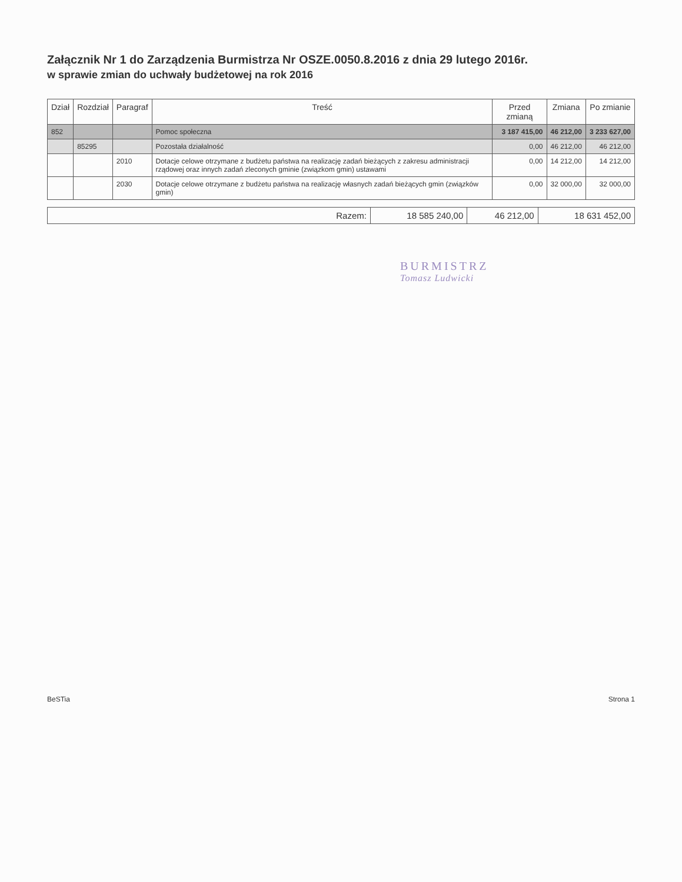Załącznik Nr 1 do Zarządzenia Burmistrza Nr OSZE.0050.8.2016 z dnia 29 lutego 2016r.
w sprawie zmian do uchwały budżetowej na rok 2016
| Dział | Rozdział | Paragraf | Treść | Przed zmianą | Zmiana | Po zmianie |
| --- | --- | --- | --- | --- | --- | --- |
| 852 | | | Pomoc społeczna | 3 187 415,00 | 46 212,00 | 3 233 627,00 |
| | 85295 | | Pozostała działalność | 0,00 | 46 212,00 | 46 212,00 |
| | | 2010 | Dotacje celowe otrzymane z budżetu państwa na realizację zadań bieżących z zakresu administracji rządowej oraz innych zadań zleconych gminie (związkom gmin) ustawami | 0,00 | 14 212,00 | 14 212,00 |
| | | 2030 | Dotacje celowe otrzymane z budżetu państwa na realizację własnych zadań bieżących gmin (związków gmin) | 0,00 | 32 000,00 | 32 000,00 |
| Razem: | 18 585 240,00 | 46 212,00 | 18 631 452,00 |
BURMISTRZ
Tomasz Ludwicki
BeSTia Strona 1